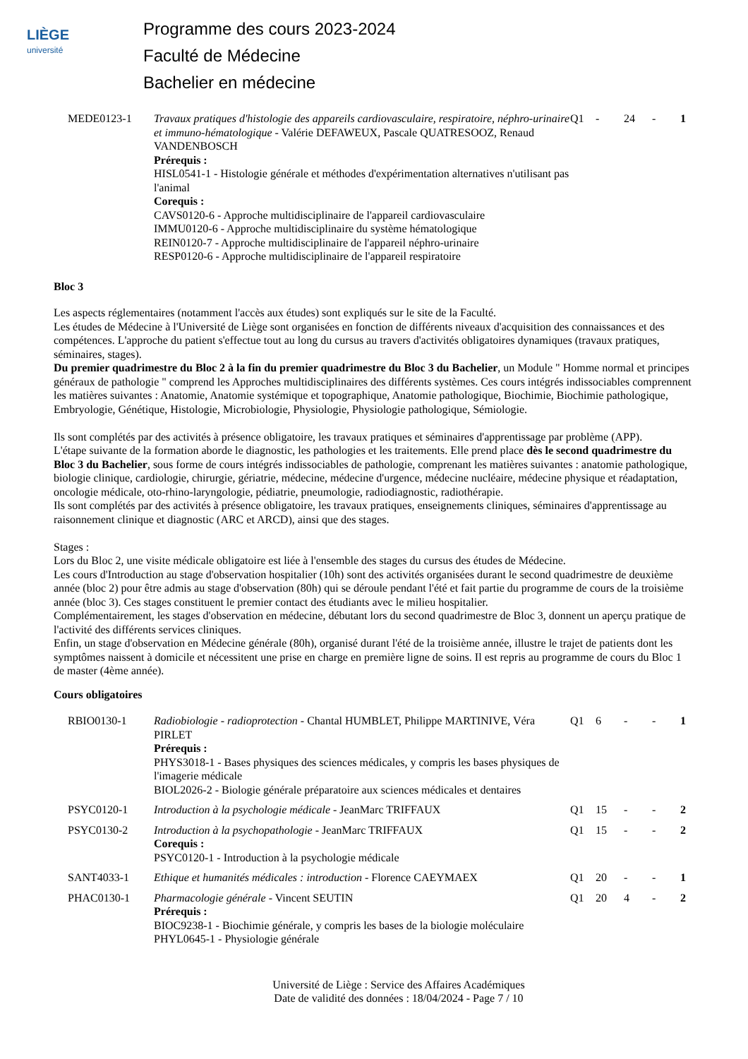LIÈGE
université
Programme des cours 2023-2024
Faculté de Médecine
Bachelier en médecine
| MEDE0123-1 | Travaux pratiques d'histologie des appareils cardiovasculaire, respiratoire, néphro-urinaire et immuno-hématologique - Valérie DEFAWEUX, Pascale QUATRESOOZ, Renaud VANDENBOSCH Prérequis : HISL0541-1 - Histologie générale et méthodes d'expérimentation alternatives n'utilisant pas l'animal Corequis : CAVS0120-6 - Approche multidisciplinaire de l'appareil cardiovasculaire IMMU0120-6 - Approche multidisciplinaire du système hématologique REIN0120-7 - Approche multidisciplinaire de l'appareil néphro-urinaire RESP0120-6 - Approche multidisciplinaire de l'appareil respiratoire | Q1 | - | 24 | - | 1 |
Bloc 3
Les aspects réglementaires (notamment l'accès aux études) sont expliqués sur le site de la Faculté.
Les études de Médecine à l'Université de Liège sont organisées en fonction de différents niveaux d'acquisition des connaissances et des compétences. L'approche du patient s'effectue tout au long du cursus au travers d'activités obligatoires dynamiques (travaux pratiques, séminaires, stages).
Du premier quadrimestre du Bloc 2 à la fin du premier quadrimestre du Bloc 3 du Bachelier, un Module " Homme normal et principes généraux de pathologie " comprend les Approches multidisciplinaires des différents systèmes. Ces cours intégrés indissociables comprennent les matières suivantes : Anatomie, Anatomie systémique et topographique, Anatomie pathologique, Biochimie, Biochimie pathologique, Embryologie, Génétique, Histologie, Microbiologie, Physiologie, Physiologie pathologique, Sémiologie.
Ils sont complétés par des activités à présence obligatoire, les travaux pratiques et séminaires d'apprentissage par problème (APP).
L'étape suivante de la formation aborde le diagnostic, les pathologies et les traitements. Elle prend place dès le second quadrimestre du Bloc 3 du Bachelier, sous forme de cours intégrés indissociables de pathologie, comprenant les matières suivantes : anatomie pathologique, biologie clinique, cardiologie, chirurgie, gériatrie, médecine, médecine d'urgence, médecine nucléaire, médecine physique et réadaptation, oncologie médicale, oto-rhino-laryngologie, pédiatrie, pneumologie, radiodiagnostic, radiothérapie.
Ils sont complétés par des activités à présence obligatoire, les travaux pratiques, enseignements cliniques, séminaires d'apprentissage au raisonnement clinique et diagnostic (ARC et ARCD), ainsi que des stages.
Stages :
Lors du Bloc 2, une visite médicale obligatoire est liée à l'ensemble des stages du cursus des études de Médecine.
Les cours d'Introduction au stage d'observation hospitalier (10h) sont des activités organisées durant le second quadrimestre de deuxième année (bloc 2) pour être admis au stage d'observation (80h) qui se déroule pendant l'été et fait partie du programme de cours de la troisième année (bloc 3). Ces stages constituent le premier contact des étudiants avec le milieu hospitalier.
Complémentairement, les stages d'observation en médecine, débutant lors du second quadrimestre de Bloc 3, donnent un aperçu pratique de l'activité des différents services cliniques.
Enfin, un stage d'observation en Médecine générale (80h), organisé durant l'été de la troisième année, illustre le trajet de patients dont les symptômes naissent à domicile et nécessitent une prise en charge en première ligne de soins. Il est repris au programme de cours du Bloc 1 de master (4ème année).
Cours obligatoires
| RBIO0130-1 | Radiobiologie - radioprotection - Chantal HUMBLET, Philippe MARTINIVE, Véra PIRLET Prérequis : PHYS3018-1 - Bases physiques des sciences médicales, y compris les bases physiques de l'imagerie médicale BIOL2026-2 - Biologie générale préparatoire aux sciences médicales et dentaires | Q1 | 6 | - | - | 1 |
| PSYC0120-1 | Introduction à la psychologie médicale - JeanMarc TRIFFAUX | Q1 | 15 | - | - | 2 |
| PSYC0130-2 | Introduction à la psychopathologie - JeanMarc TRIFFAUX Corequis : PSYC0120-1 - Introduction à la psychologie médicale | Q1 | 15 | - | - | 2 |
| SANT4033-1 | Ethique et humanités médicales : introduction - Florence CAEYMAEX | Q1 | 20 | - | - | 1 |
| PHAC0130-1 | Pharmacologie générale - Vincent SEUTIN Prérequis : BIOC9238-1 - Biochimie générale, y compris les bases de la biologie moléculaire PHYL0645-1 - Physiologie générale | Q1 | 20 | 4 | - | 2 |
Université de Liège : Service des Affaires Académiques
Date de validité des données : 18/04/2024 - Page 7 / 10